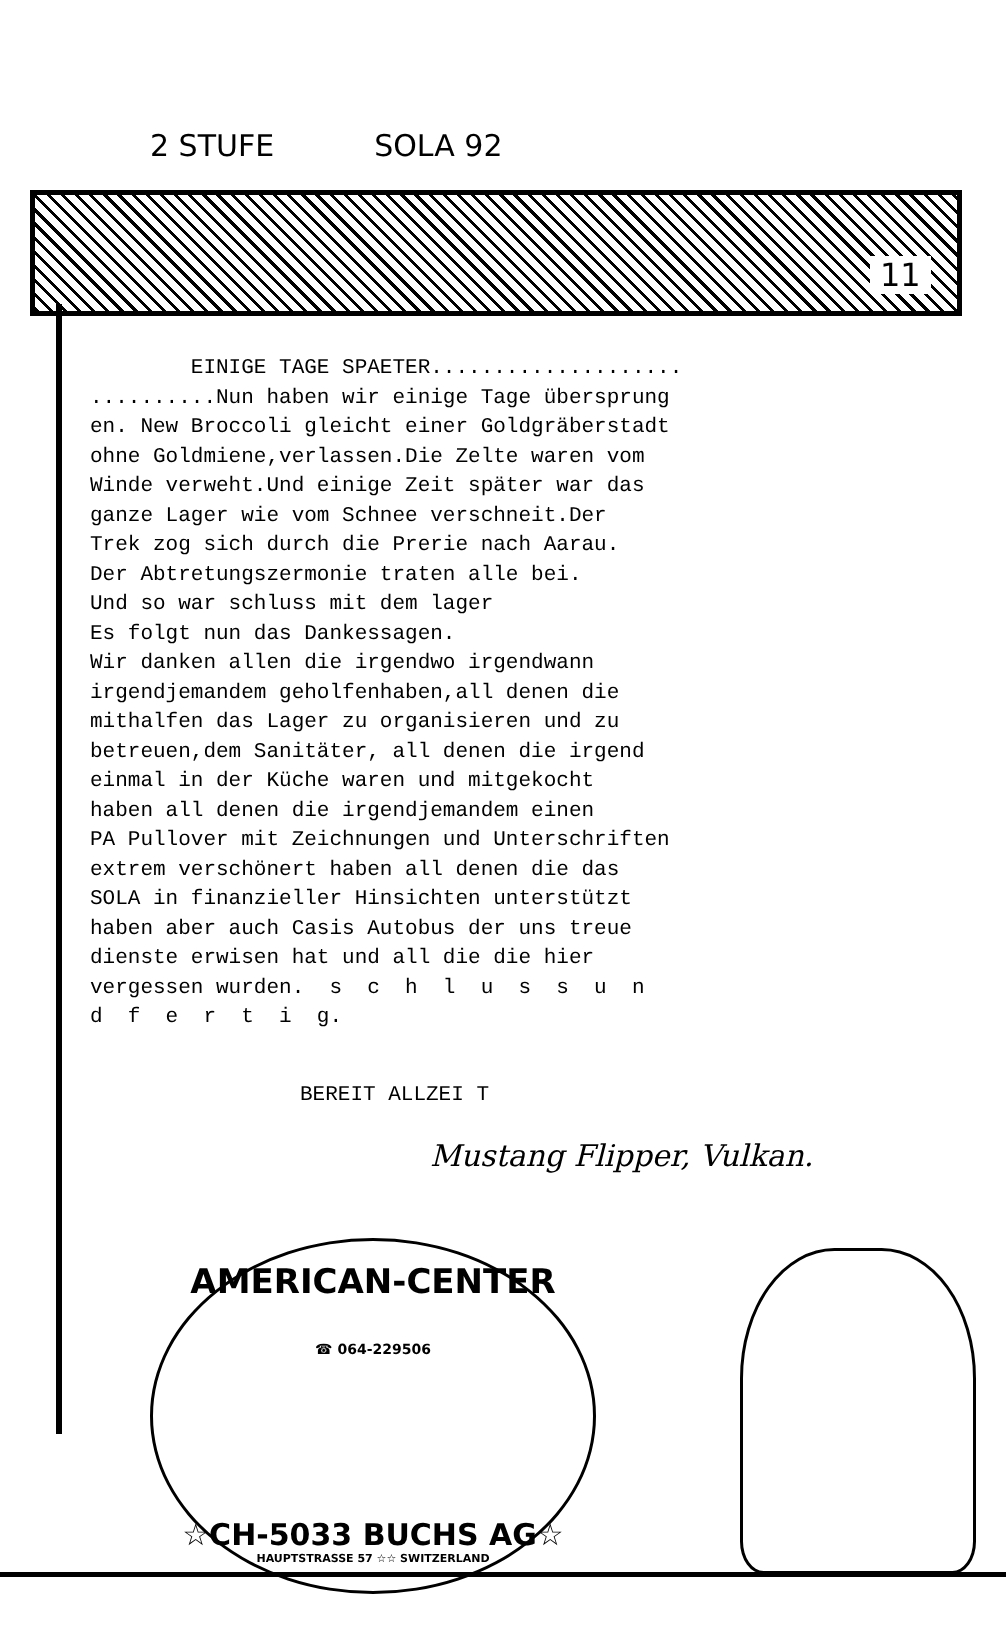2 STUFE SOLA 92
11
EINIGE TAGE SPAETER.................... ..........Nun haben wir einige Tage übersprung en. New Broccoli gleicht einer Goldgräberstadt ohne Goldmiene,verlassen.Die Zelte waren vom Winde verweht.Und einige Zeit später war das ganze Lager wie vom Schnee verschneit.Der Trek zog sich durch die Prerie nach Aarau. Der Abtretungszermonie traten alle bei. Und so war schluss mit dem lager Es folgt nun das Dankessagen. Wir danken allen die irgendwo irgendwann irgendjemandem geholfenhaben,all denen die mithalfen das Lager zu organisieren und zu betreuen,dem Sanitäter, all denen die irgend einmal in der Küche waren und mitgekocht haben all denen die irgendjemandem einen PA Pullover mit Zeichnungen und Unterschriften extrem verschönert haben all denen die das SOLA in finanzieller Hinsichten unterstützt haben aber auch Casis Autobus der uns treue dienste erwisen hat und all die die hier vergessen wurden. s c h l u s s u n d f e r t i g.
BEREIT ALLZEI T
Mustang Flipper, Vulkan.
AMERICAN-CENTER
☎ 064-229506
☆CH-5033 BUCHS AG☆
HAUPTSTRASSE 57 ☆☆ SWITZERLAND